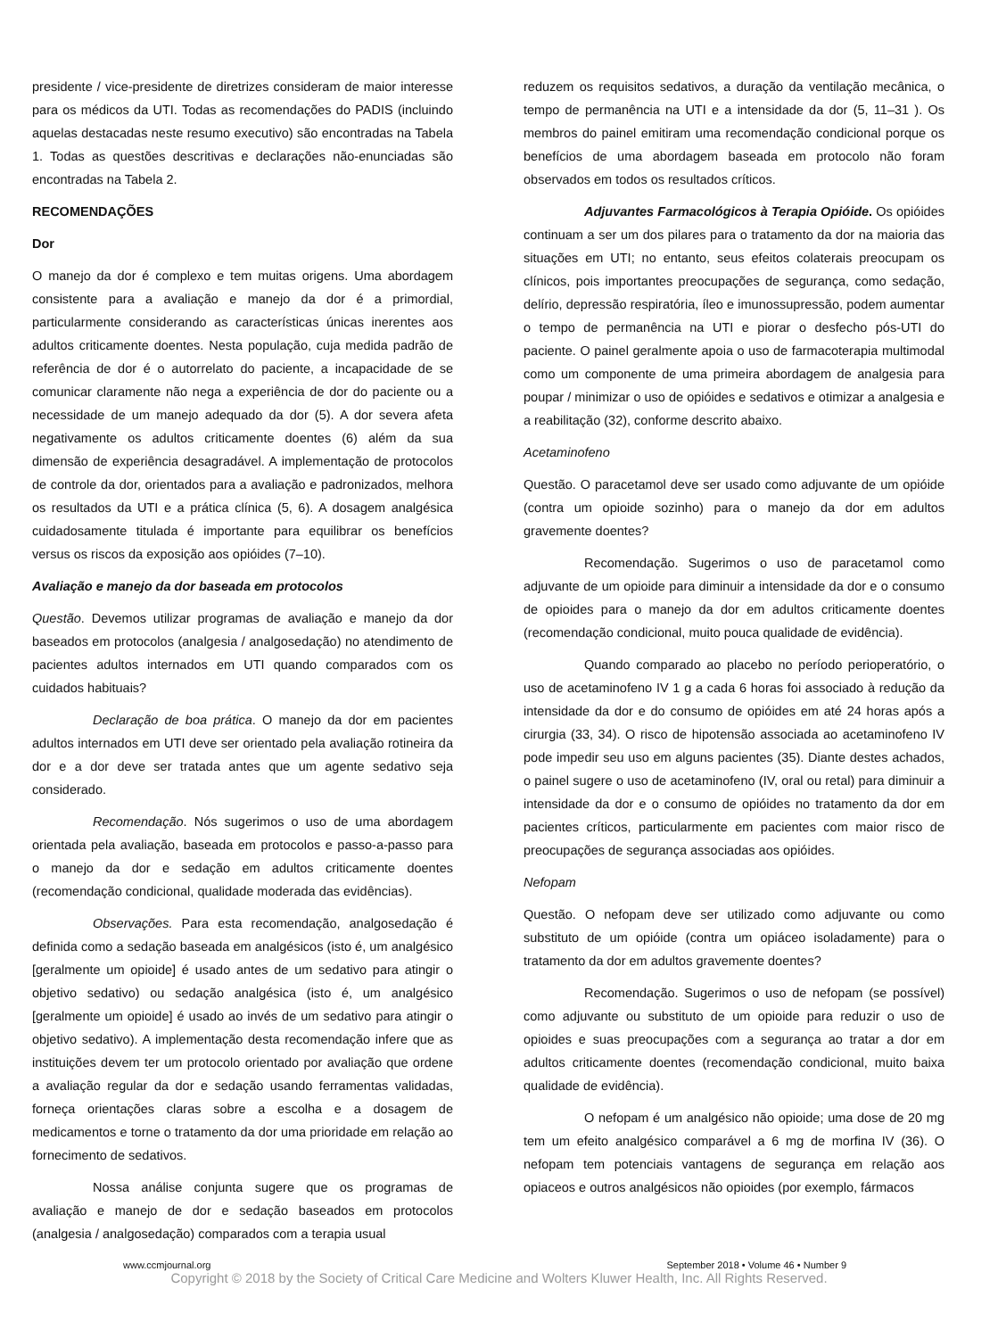presidente / vice-presidente de diretrizes consideram de maior interesse para os médicos da UTI. Todas as recomendações do PADIS (incluindo aquelas destacadas neste resumo executivo) são encontradas na Tabela 1. Todas as questões descritivas e declarações não-enunciadas são encontradas na Tabela 2.
RECOMENDAÇÕES
Dor
O manejo da dor é complexo e tem muitas origens. Uma abordagem consistente para a avaliação e manejo da dor é a primordial, particularmente considerando as características únicas inerentes aos adultos criticamente doentes. Nesta população, cuja medida padrão de referência de dor é o autorrelato do paciente, a incapacidade de se comunicar claramente não nega a experiência de dor do paciente ou a necessidade de um manejo adequado da dor (5). A dor severa afeta negativamente os adultos criticamente doentes (6) além da sua dimensão de experiência desagradável. A implementação de protocolos de controle da dor, orientados para a avaliação e padronizados, melhora os resultados da UTI e a prática clínica (5, 6). A dosagem analgésica cuidadosamente titulada é importante para equilibrar os benefícios versus os riscos da exposição aos opióides (7–10).
Avaliação e manejo da dor baseada em protocolos
Questão. Devemos utilizar programas de avaliação e manejo da dor baseados em protocolos (analgesia / analgosedação) no atendimento de pacientes adultos internados em UTI quando comparados com os cuidados habituais?
Declaração de boa prática. O manejo da dor em pacientes adultos internados em UTI deve ser orientado pela avaliação rotineira da dor e a dor deve ser tratada antes que um agente sedativo seja considerado.
Recomendação. Nós sugerimos o uso de uma abordagem orientada pela avaliação, baseada em protocolos e passo-a-passo para o manejo da dor e sedação em adultos criticamente doentes (recomendação condicional, qualidade moderada das evidências).
Observações. Para esta recomendação, analgosedação é definida como a sedação baseada em analgésicos (isto é, um analgésico [geralmente um opioide] é usado antes de um sedativo para atingir o objetivo sedativo) ou sedação analgésica (isto é, um analgésico [geralmente um opioide] é usado ao invés de um sedativo para atingir o objetivo sedativo). A implementação desta recomendação infere que as instituições devem ter um protocolo orientado por avaliação que ordene a avaliação regular da dor e sedação usando ferramentas validadas, forneça orientações claras sobre a escolha e a dosagem de medicamentos e torne o tratamento da dor uma prioridade em relação ao fornecimento de sedativos.
Nossa análise conjunta sugere que os programas de avaliação e manejo de dor e sedação baseados em protocolos (analgesia / analgosedação) comparados com a terapia usual
reduzem os requisitos sedativos, a duração da ventilação mecânica, o tempo de permanência na UTI e a intensidade da dor (5, 11–31 ). Os membros do painel emitiram uma recomendação condicional porque os benefícios de uma abordagem baseada em protocolo não foram observados em todos os resultados críticos.
Adjuvantes Farmacológicos à Terapia Opióide. Os opióides continuam a ser um dos pilares para o tratamento da dor na maioria das situações em UTI; no entanto, seus efeitos colaterais preocupam os clínicos, pois importantes preocupações de segurança, como sedação, delírio, depressão respiratória, íleo e imunossupressão, podem aumentar o tempo de permanência na UTI e piorar o desfecho pós-UTI do paciente. O painel geralmente apoia o uso de farmacoterapia multimodal como um componente de uma primeira abordagem de analgesia para poupar / minimizar o uso de opióides e sedativos e otimizar a analgesia e a reabilitação (32), conforme descrito abaixo.
Acetaminofeno
Questão. O paracetamol deve ser usado como adjuvante de um opióide (contra um opioide sozinho) para o manejo da dor em adultos gravemente doentes?
Recomendação. Sugerimos o uso de paracetamol como adjuvante de um opioide para diminuir a intensidade da dor e o consumo de opioides para o manejo da dor em adultos criticamente doentes (recomendação condicional, muito pouca qualidade de evidência).
Quando comparado ao placebo no período perioperatório, o uso de acetaminofeno IV 1 g a cada 6 horas foi associado à redução da intensidade da dor e do consumo de opióides em até 24 horas após a cirurgia (33, 34). O risco de hipotensão associada ao acetaminofeno IV pode impedir seu uso em alguns pacientes (35). Diante destes achados, o painel sugere o uso de acetaminofeno (IV, oral ou retal) para diminuir a intensidade da dor e o consumo de opióides no tratamento da dor em pacientes críticos, particularmente em pacientes com maior risco de preocupações de segurança associadas aos opióides.
Nefopam
Questão. O nefopam deve ser utilizado como adjuvante ou como substituto de um opióide (contra um opiáceo isoladamente) para o tratamento da dor em adultos gravemente doentes?
Recomendação. Sugerimos o uso de nefopam (se possível) como adjuvante ou substituto de um opioide para reduzir o uso de opioides e suas preocupações com a segurança ao tratar a dor em adultos criticamente doentes (recomendação condicional, muito baixa qualidade de evidência).
O nefopam é um analgésico não opioide; uma dose de 20 mg tem um efeito analgésico comparável a 6 mg de morfina IV (36). O nefopam tem potenciais vantagens de segurança em relação aos opiaceos e outros analgésicos não opioides (por exemplo, fármacos
www.ccmjournal.org September 2018 • Volume 46 • Number 9
Copyright © 2018 by the Society of Critical Care Medicine and Wolters Kluwer Health, Inc. All Rights Reserved.